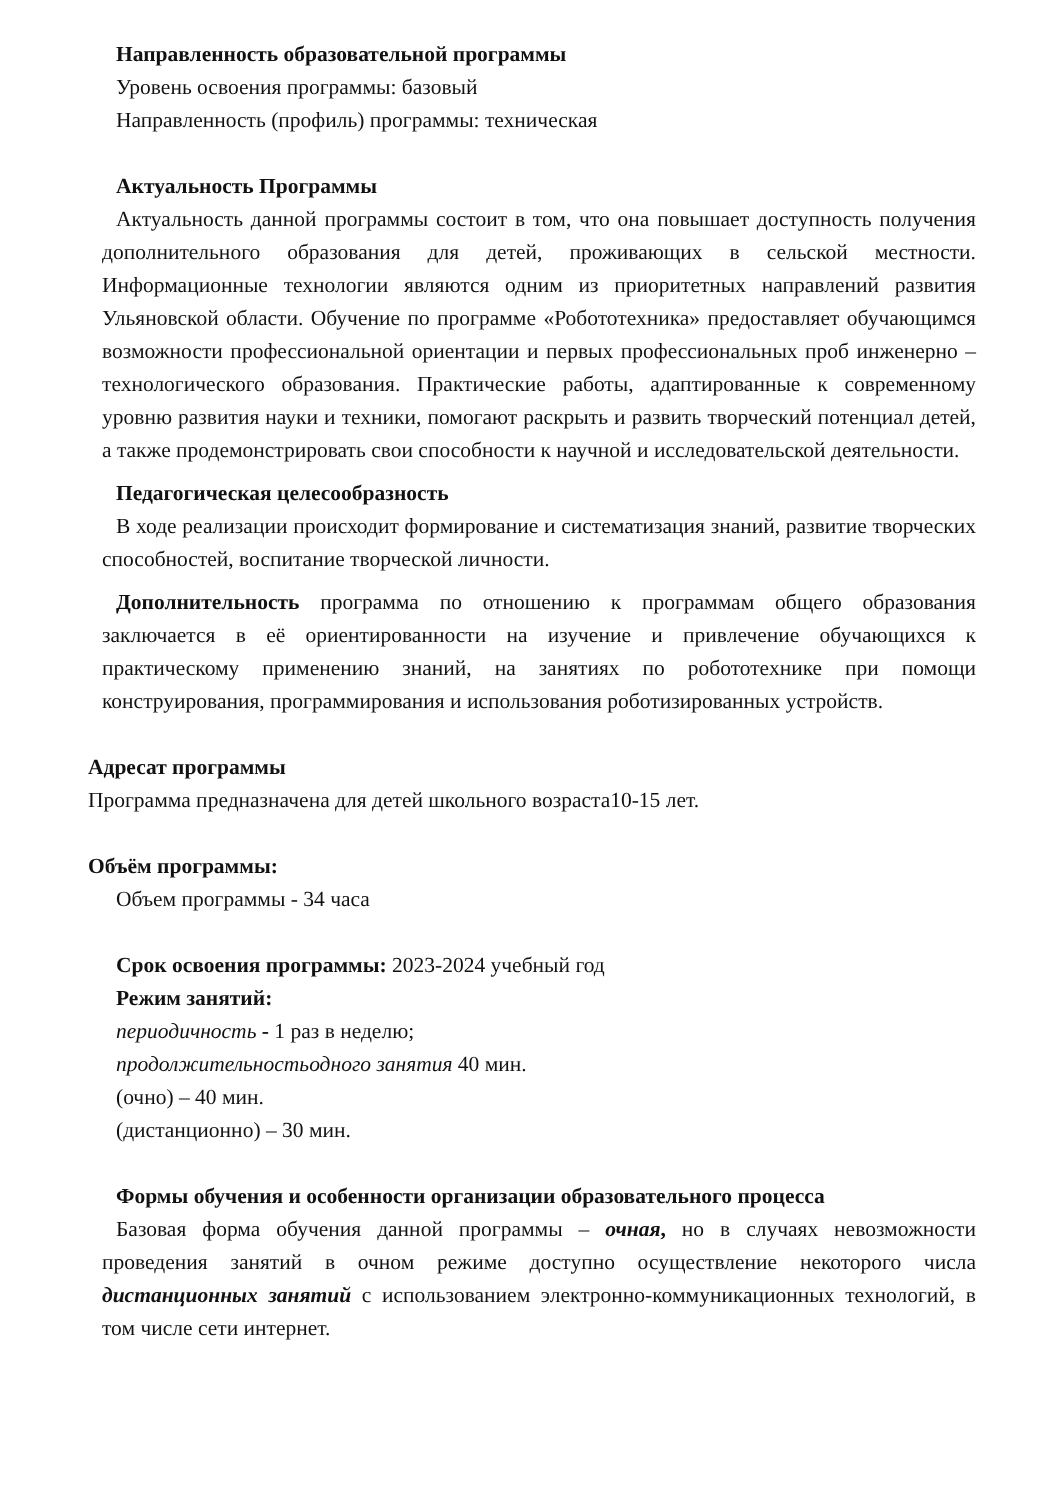Направленность образовательной программы
Уровень освоения программы: базовый
Направленность (профиль) программы: техническая
Актуальность Программы
Актуальность данной программы состоит в том, что она повышает доступность получения дополнительного образования для детей, проживающих в сельской местности. Информационные технологии являются одним из приоритетных направлений развития Ульяновской области. Обучение по программе «Робототехника» предоставляет обучающимся возможности профессиональной ориентации и первых профессиональных проб инженерно – технологического образования. Практические работы, адаптированные к современному уровню развития науки и техники, помогают раскрыть и развить творческий потенциал детей, а также продемонстрировать свои способности к научной и исследовательской деятельности.
Педагогическая целесообразность
В ходе реализации происходит формирование и систематизация знаний, развитие творческих способностей, воспитание творческой личности.
Дополнительность программа по отношению к программам общего образования заключается в её ориентированности на изучение и привлечение обучающихся к практическому применению знаний, на занятиях по робототехнике при помощи конструирования, программирования и использования роботизированных устройств.
Адресат программы
Программа предназначена для детей школьного возраста10-15 лет.
Объём программы:
Объем программы - 34 часа
Срок освоения программы: 2023-2024 учебный год
Режим занятий:
периодичность - 1 раз в неделю;
продолжительностьодного занятия 40 мин.
(очно) – 40 мин.
(дистанционно) – 30 мин.
Формы обучения и особенности организации образовательного процесса
Базовая форма обучения данной программы – очная, но в случаях невозможности проведения занятий в очном режиме доступно осуществление некоторого числа дистанционных занятий с использованием электронно-коммуникационных технологий, в том числе сети интернет.